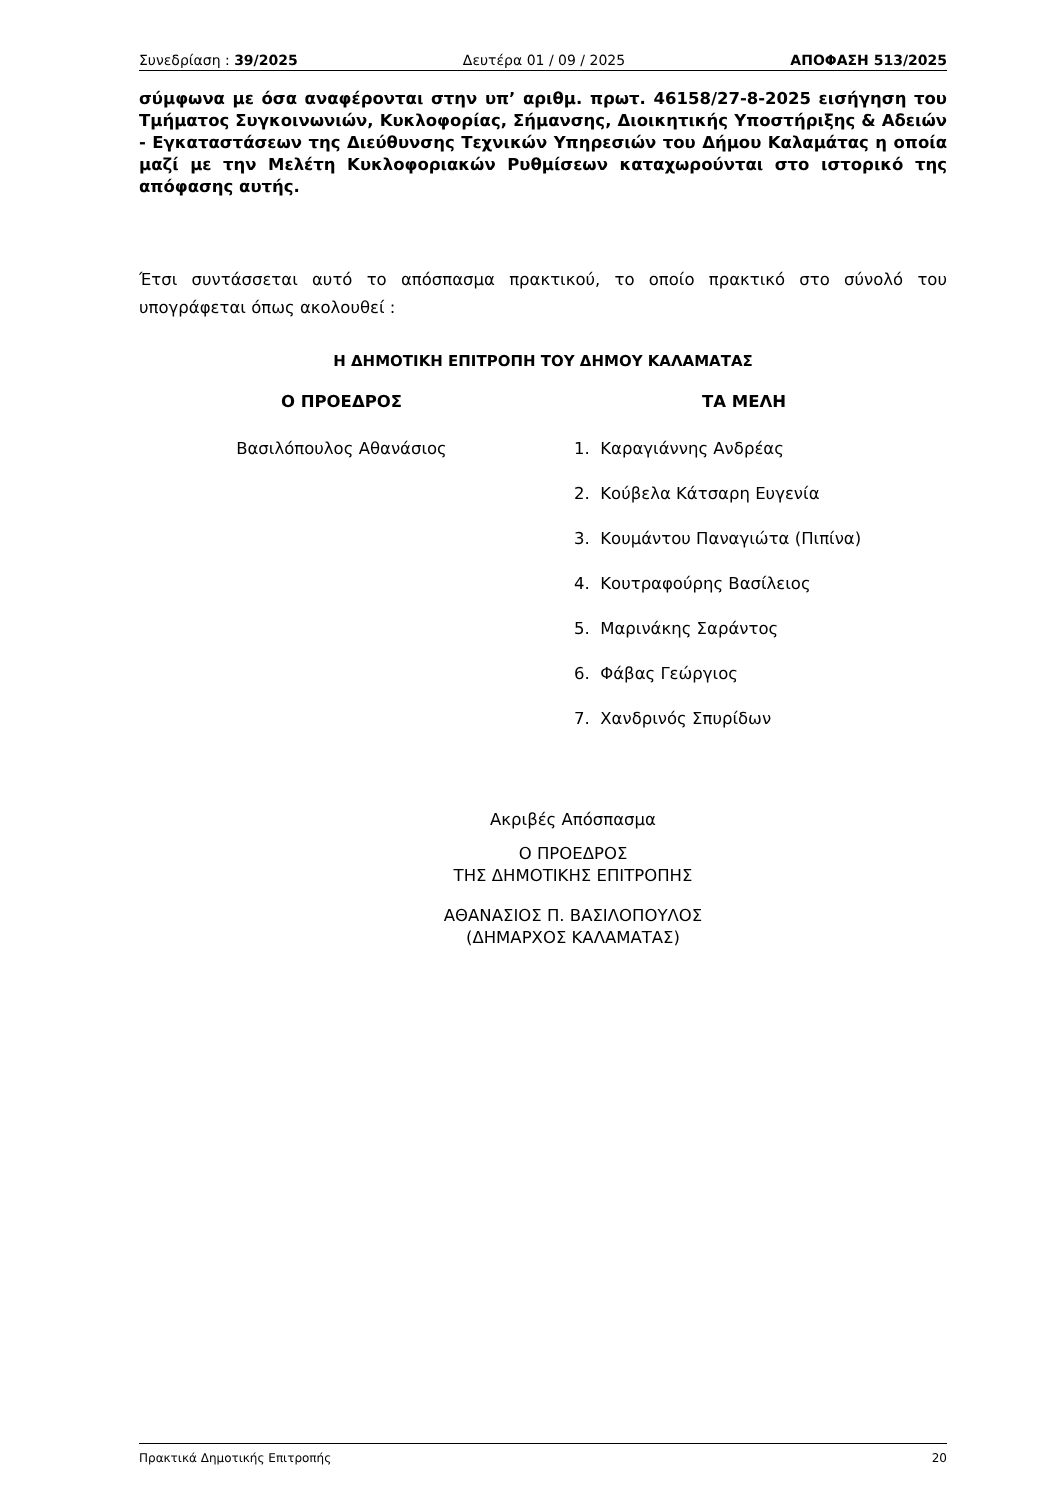Συνεδρίαση : 39/2025 Δευτέρα 01 / 09 / 2025 ΑΠΟΦΑΣΗ 513/2025
σύμφωνα με όσα αναφέρονται στην υπ’ αριθμ. πρωτ. 46158/27-8-2025 εισήγηση του Τμήματος Συγκοινωνιών, Κυκλοφορίας, Σήμανσης, Διοικητικής Υποστήριξης & Αδειών - Εγκαταστάσεων της Διεύθυνσης Τεχνικών Υπηρεσιών του Δήμου Καλαμάτας η οποία μαζί με την Μελέτη Κυκλοφοριακών Ρυθμίσεων καταχωρούνται στο ιστορικό της απόφασης αυτής.
Έτσι συντάσσεται αυτό το απόσπασμα πρακτικού, το οποίο πρακτικό στο σύνολό του υπογράφεται όπως ακολουθεί :
Η ΔΗΜΟΤΙΚΗ ΕΠΙΤΡΟΠΗ ΤΟΥ ΔΗΜΟΥ ΚΑΛΑΜΑΤΑΣ
Ο ΠΡΟΕΔΡΟΣ
Βασιλόπουλος Αθανάσιος
ΤΑ ΜΕΛΗ
1. Καραγιάννης Ανδρέας
2. Κούβελα Κάτσαρη Ευγενία
3. Κουμάντου Παναγιώτα (Πιπίνα)
4. Κουτραφούρης Βασίλειος
5. Μαρινάκης Σαράντος
6. Φάβας Γεώργιος
7. Χανδρινός Σπυρίδων
Ακριβές Απόσπασμα
Ο ΠΡΟΕΔΡΟΣ
ΤΗΣ ΔΗΜΟΤΙΚΗΣ ΕΠΙΤΡΟΠΗΣ
ΑΘΑΝΑΣΙΟΣ Π. ΒΑΣΙΛΟΠΟΥΛΟΣ
(ΔΗΜΑΡΧΟΣ ΚΑΛΑΜΑΤΑΣ)
Πρακτικά Δημοτικής Επιτροπής 20